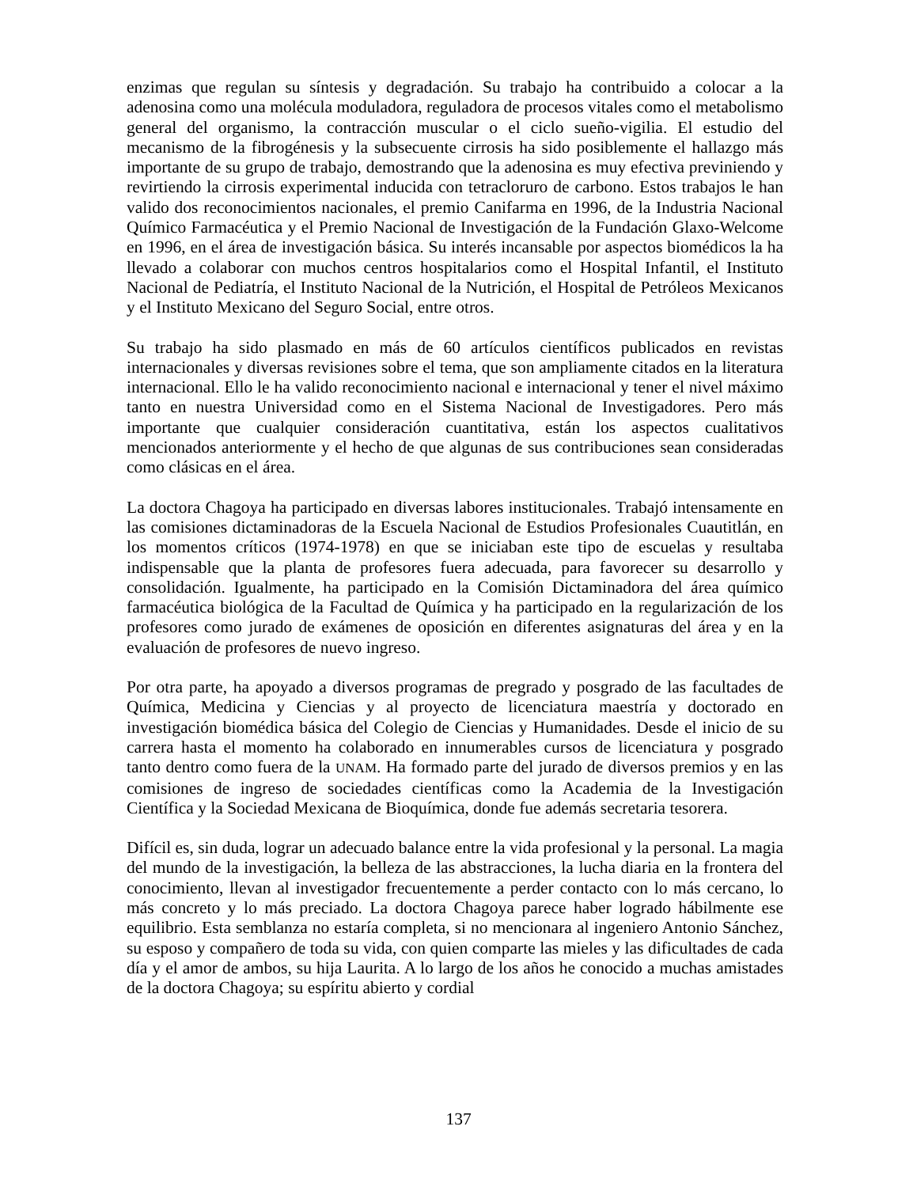enzimas que regulan su síntesis y degradación. Su trabajo ha contribuido a colocar a la adenosina como una molécula moduladora, reguladora de procesos vitales como el metabolismo general del organismo, la contracción muscular o el ciclo sueño-vigilia. El estudio del mecanismo de la fibrogénesis y la subsecuente cirrosis ha sido posiblemente el hallazgo más importante de su grupo de trabajo, demostrando que la adenosina es muy efectiva previniendo y revirtiendo la cirrosis experimental inducida con tetracloruro de carbono. Estos trabajos le han valido dos reconocimientos nacionales, el premio Canifarma en 1996, de la Industria Nacional Químico Farmacéutica y el Premio Nacional de Investigación de la Fundación Glaxo-Welcome en 1996, en el área de investigación básica. Su interés incansable por aspectos biomédicos la ha llevado a colaborar con muchos centros hospitalarios como el Hospital Infantil, el Instituto Nacional de Pediatría, el Instituto Nacional de la Nutrición, el Hospital de Petróleos Mexicanos y el Instituto Mexicano del Seguro Social, entre otros.
Su trabajo ha sido plasmado en más de 60 artículos científicos publicados en revistas internacionales y diversas revisiones sobre el tema, que son ampliamente citados en la literatura internacional. Ello le ha valido reconocimiento nacional e internacional y tener el nivel máximo tanto en nuestra Universidad como en el Sistema Nacional de Investigadores. Pero más importante que cualquier consideración cuantitativa, están los aspectos cualitativos mencionados anteriormente y el hecho de que algunas de sus contribuciones sean consideradas como clásicas en el área.
La doctora Chagoya ha participado en diversas labores institucionales. Trabajó intensamente en las comisiones dictaminadoras de la Escuela Nacional de Estudios Profesionales Cuautitlán, en los momentos críticos (1974-1978) en que se iniciaban este tipo de escuelas y resultaba indispensable que la planta de profesores fuera adecuada, para favorecer su desarrollo y consolidación. Igualmente, ha participado en la Comisión Dictaminadora del área químico farmacéutica biológica de la Facultad de Química y ha participado en la regularización de los profesores como jurado de exámenes de oposición en diferentes asignaturas del área y en la evaluación de profesores de nuevo ingreso.
Por otra parte, ha apoyado a diversos programas de pregrado y posgrado de las facultades de Química, Medicina y Ciencias y al proyecto de licenciatura maestría y doctorado en investigación biomédica básica del Colegio de Ciencias y Humanidades. Desde el inicio de su carrera hasta el momento ha colaborado en innumerables cursos de licenciatura y posgrado tanto dentro como fuera de la UNAM. Ha formado parte del jurado de diversos premios y en las comisiones de ingreso de sociedades científicas como la Academia de la Investigación Científica y la Sociedad Mexicana de Bioquímica, donde fue además secretaria tesorera.
Difícil es, sin duda, lograr un adecuado balance entre la vida profesional y la personal. La magia del mundo de la investigación, la belleza de las abstracciones, la lucha diaria en la frontera del conocimiento, llevan al investigador frecuentemente a perder contacto con lo más cercano, lo más concreto y lo más preciado. La doctora Chagoya parece haber logrado hábilmente ese equilibrio. Esta semblanza no estaría completa, si no mencionara al ingeniero Antonio Sánchez, su esposo y compañero de toda su vida, con quien comparte las mieles y las dificultades de cada día y el amor de ambos, su hija Laurita. A lo largo de los años he conocido a muchas amistades de la doctora Chagoya; su espíritu abierto y cordial
137